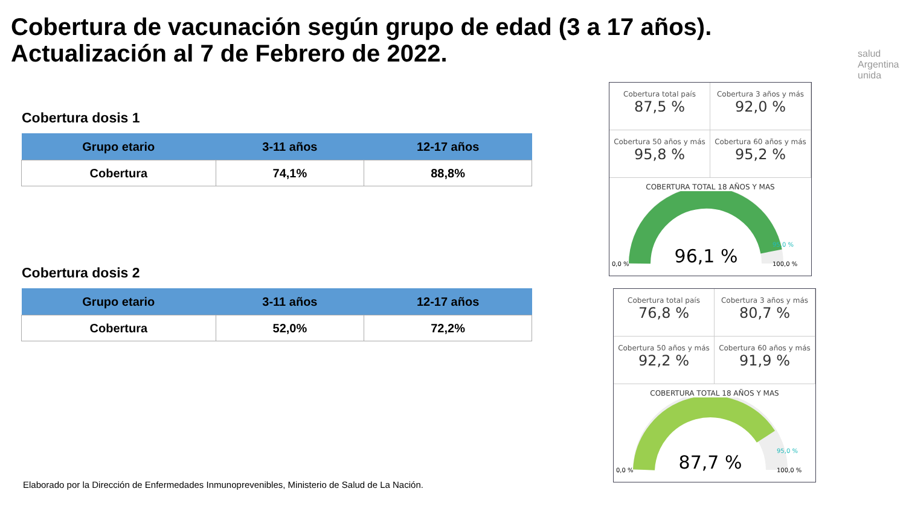Cobertura de vacunación según grupo de edad (3 a 17 años).
Actualización al 7 de Febrero de 2022.
Cobertura dosis 1
| Grupo etario | 3-11 años | 12-17 años |
| --- | --- | --- |
| Cobertura | 74,1% | 88,8% |
Cobertura dosis 2
| Grupo etario | 3-11 años | 12-17 años |
| --- | --- | --- |
| Cobertura | 52,0% | 72,2% |
Elaborado por la Dirección de Enfermedades Inmunoprevenibles, Ministerio de Salud de La Nación.
Cobertura total país
87,5 %
Cobertura 3 años y más
92,0 %
Cobertura 50 años y más
95,8 %
Cobertura 60 años y más
95,2 %
COBERTURA TOTAL 18 AÑOS Y MAS
0,0 %
95,0 %
100,0 %
96,1 %
Cobertura total país
76,8 %
Cobertura 3 años y más
80,7 %
Cobertura 50 años y más
92,2 %
Cobertura 60 años y más
91,9 %
COBERTURA TOTAL 18 AÑOS Y MAS
0,0 %
95,0 %
100,0 %
87,7 %
salud
Argentina unida